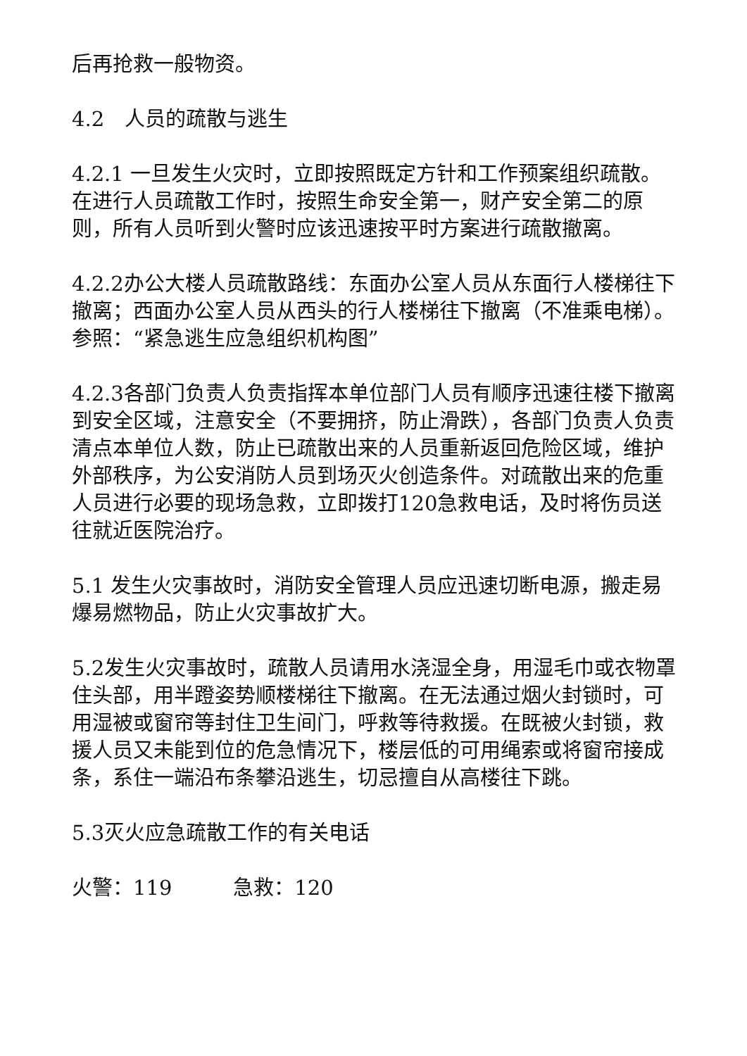后再抢救一般物资。
4.2　人员的疏散与逃生
4.2.1 一旦发生火灾时，立即按照既定方针和工作预案组织疏散。在进行人员疏散工作时，按照生命安全第一，财产安全第二的原则，所有人员听到火警时应该迅速按平时方案进行疏散撤离。
4.2.2办公大楼人员疏散路线：东面办公室人员从东面行人楼梯往下撤离；西面办公室人员从西头的行人楼梯往下撤离（不准乘电梯）。参照：“紧急逃生应急组织机构图”
4.2.3各部门负责人负责指挥本单位部门人员有顺序迅速往楼下撤离到安全区域，注意安全（不要拥挤，防止滑跌），各部门负责人负责清点本单位人数，防止已疏散出来的人员重新返回危险区域，维护外部秩序，为公安消防人员到场灭火创造条件。对疏散出来的危重人员进行必要的现场急救，立即拨打120急救电话，及时将伤员送往就近医院治疗。
5.1 发生火灾事故时，消防安全管理人员应迅速切断电源，搬走易爆易燃物品，防止火灾事故扩大。
5.2发生火灾事故时，疏散人员请用水浇湿全身，用湿毛巾或衣物罩住头部，用半蹬姿势顺楼梯往下撤离。在无法通过烟火封锁时，可用湿被或窗帘等封住卫生间门，呼救等待救援。在既被火封锁，救援人员又未能到位的危急情况下，楼层低的可用绳索或将窗帘接成条，系住一端沿布条攀沿逃生，切忌擅自从高楼往下跳。
5.3灭火应急疏散工作的有关电话
火警：119　　　急救：120